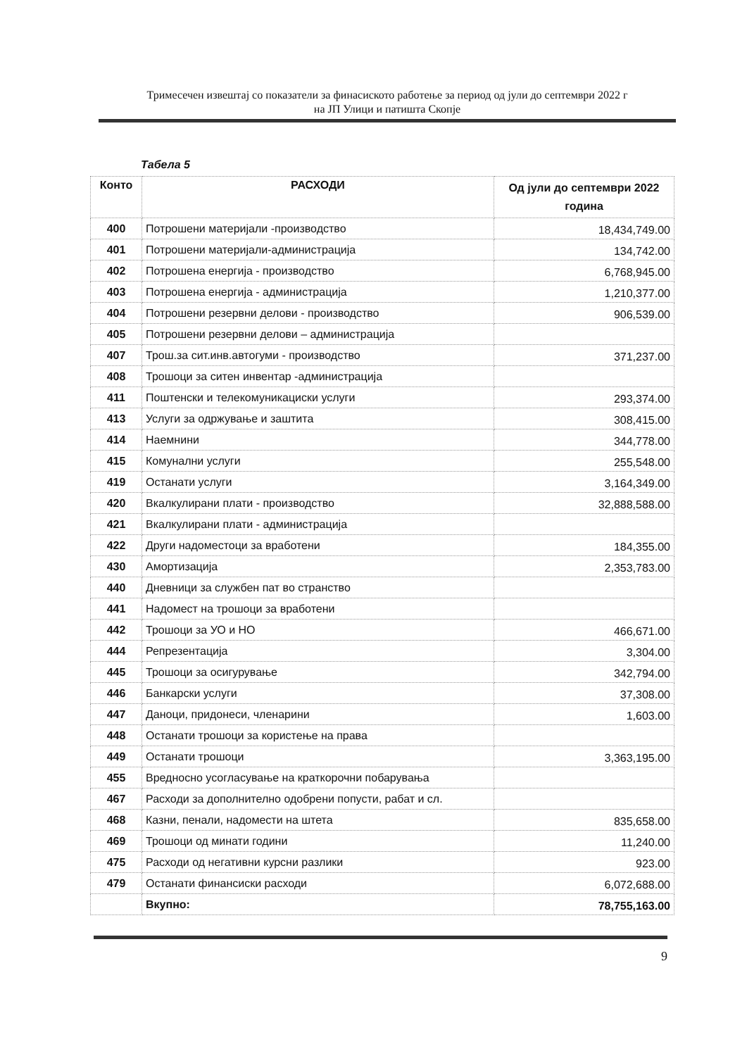Тримесечен извештај со показатели за финасиското работење за период од јули до септември 2022 г
на ЈП Улици и патишта Скопје
Табела 5
| Конто | РАСХОДИ | Од јули до септември 2022 година |
| --- | --- | --- |
| 400 | Потрошени материјали -производство | 18,434,749.00 |
| 401 | Потрошени материјали-администрација | 134,742.00 |
| 402 | Потрошена енергија - производство | 6,768,945.00 |
| 403 | Потрошена енергија - администрација | 1,210,377.00 |
| 404 | Потрошени резервни делови - производство | 906,539.00 |
| 405 | Потрошени резервни делови – администрација | |
| 407 | Трош.за сит.инв.автогуми - производство | 371,237.00 |
| 408 | Трошоци за ситен инвентар -администрација | |
| 411 | Поштенски и телекомуникациски услуги | 293,374.00 |
| 413 | Услуги за одржување и заштита | 308,415.00 |
| 414 | Наемнини | 344,778.00 |
| 415 | Комунални услуги | 255,548.00 |
| 419 | Останати услуги | 3,164,349.00 |
| 420 | Вкалкулирани плати - производство | 32,888,588.00 |
| 421 | Вкалкулирани плати - администрација | |
| 422 | Други надоместоци за вработени | 184,355.00 |
| 430 | Амортизација | 2,353,783.00 |
| 440 | Дневници за службен пат во странство | |
| 441 | Надомест на трошоци за вработени | |
| 442 | Трошоци за УО и НО | 466,671.00 |
| 444 | Репрезентација | 3,304.00 |
| 445 | Трошоци за осигурување | 342,794.00 |
| 446 | Банкарски услуги | 37,308.00 |
| 447 | Даноци, придонеси, членарини | 1,603.00 |
| 448 | Останати трошоци за користење на права | |
| 449 | Останати трошоци | 3,363,195.00 |
| 455 | Вредносно усогласување на краткорочни побарувања | |
| 467 | Расходи за дополнително одобрени попусти, рабат и сл. | |
| 468 | Казни, пенали, надомести на штета | 835,658.00 |
| 469 | Трошоци од минати години | 11,240.00 |
| 475 | Расходи од негативни курсни разлики | 923.00 |
| 479 | Останати финансиски расходи | 6,072,688.00 |
| | Вкупно: | 78,755,163.00 |
9